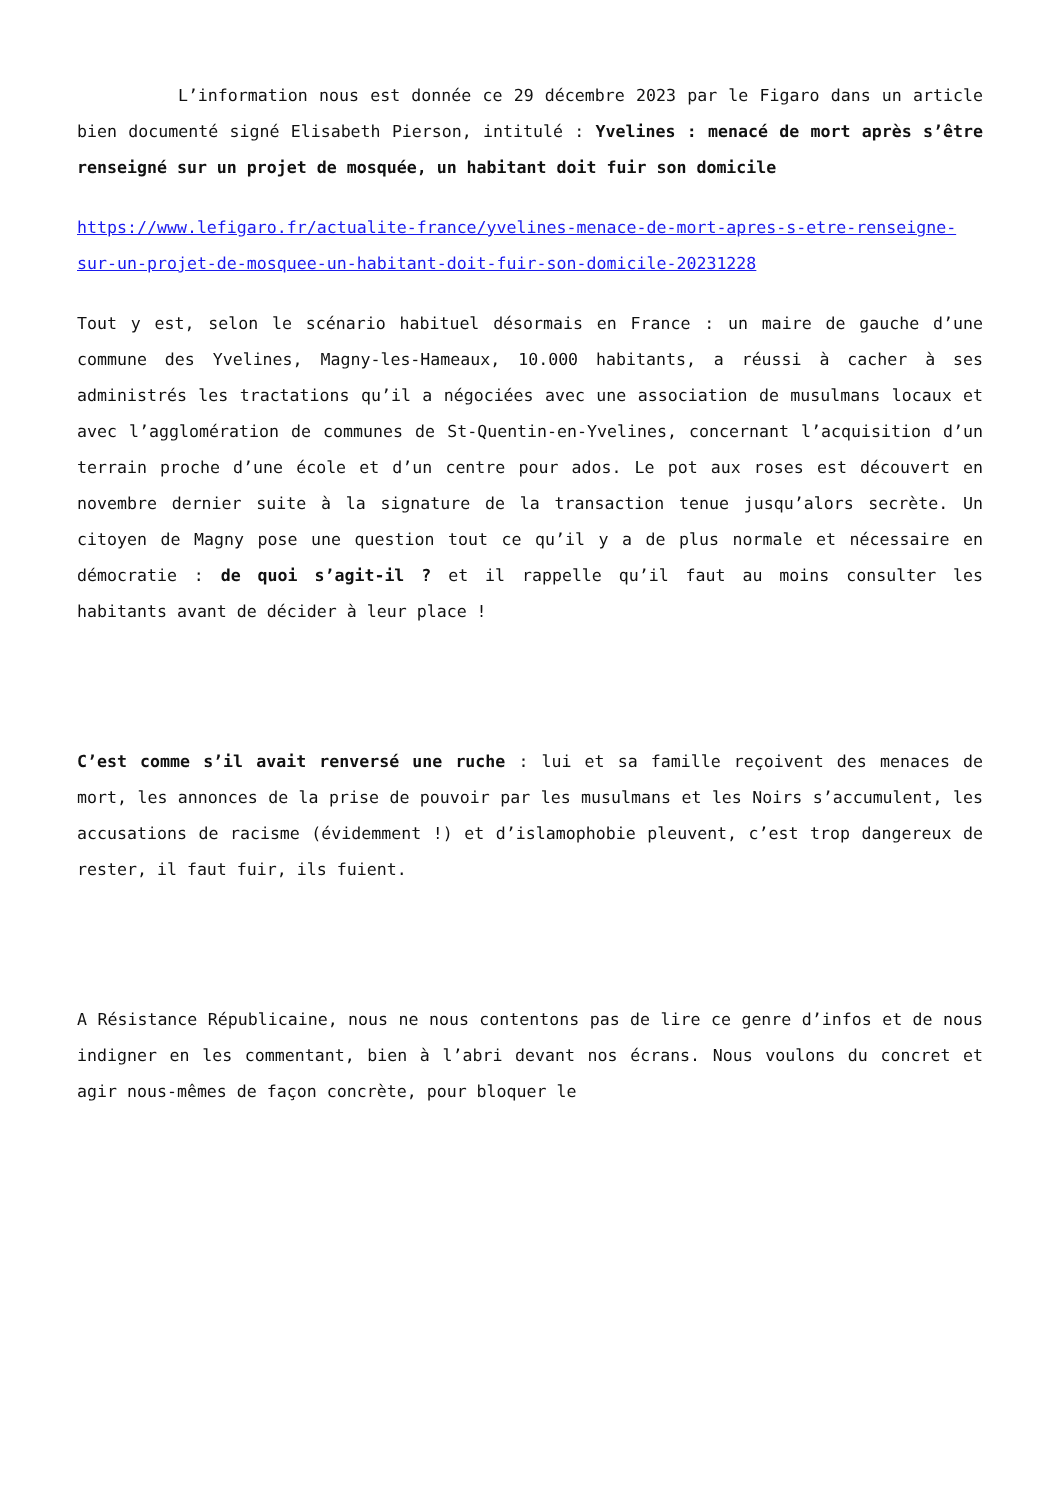L’information nous est donnée ce 29 décembre 2023 par le Figaro dans un article bien documenté signé Elisabeth Pierson, intitulé : Yvelines : menacé de mort après s’être renseigné sur un projet de mosquée, un habitant doit fuir son domicile
https://www.lefigaro.fr/actualite-france/yvelines-menace-de-mort-apres-s-etre-renseigne-sur-un-projet-de-mosquee-un-habitant-doit-fuir-son-domicile-20231228
Tout y est, selon le scénario habituel désormais en France : un maire de gauche d’une commune des Yvelines, Magny-les-Hameaux, 10.000 habitants, a réussi à cacher à ses administrés les tractations qu’il a négociées avec une association de musulmans locaux et avec l’agglomération de communes de St-Quentin-en-Yvelines, concernant l’acquisition d’un terrain proche d’une école et d’un centre pour ados. Le pot aux roses est découvert en novembre dernier suite à la signature de la transaction tenue jusqu’alors secrète. Un citoyen de Magny pose une question tout ce qu’il y a de plus normale et nécessaire en démocratie : de quoi s’agit-il ? et il rappelle qu’il faut au moins consulter les habitants avant de décider à leur place !
C’est comme s’il avait renversé une ruche : lui et sa famille reçoivent des menaces de mort, les annonces de la prise de pouvoir par les musulmans et les Noirs s’accumulent, les accusations de racisme (évidemment !) et d’islamophobie pleuvent, c’est trop dangereux de rester, il faut fuir, ils fuient.
A Résistance Républicaine, nous ne nous contentons pas de lire ce genre d’infos et de nous indigner en les commentant, bien à l’abri devant nos écrans. Nous voulons du concret et agir nous-mêmes de façon concrète, pour bloquer le